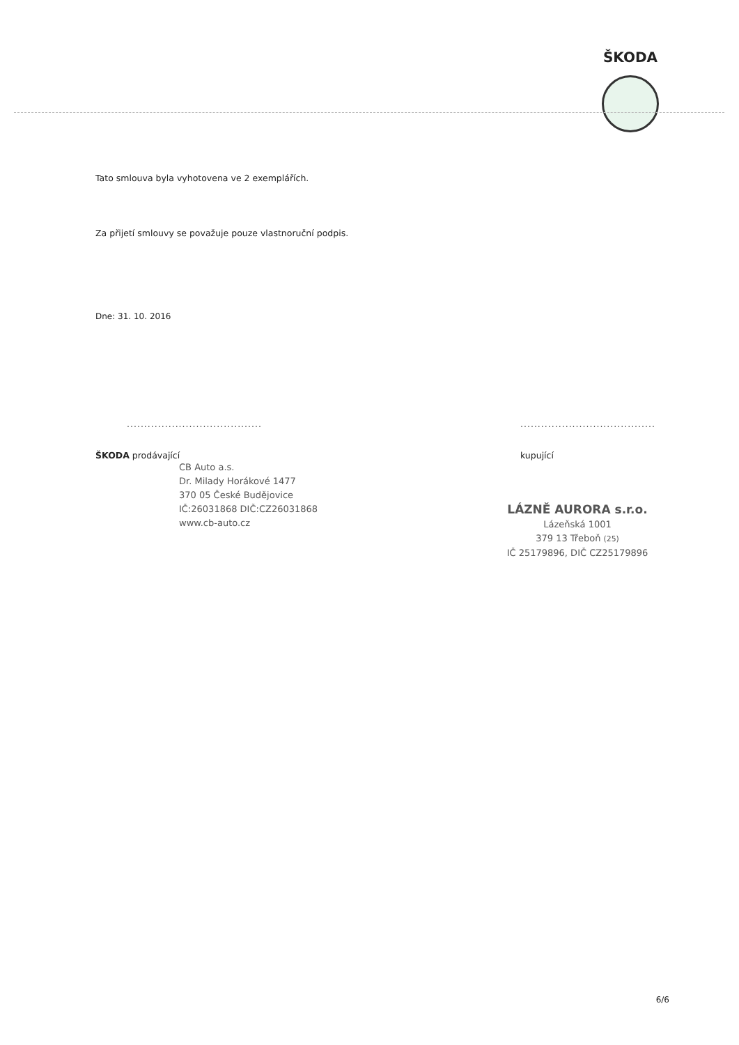ŠKODA
Tato smlouva byla vyhotovena ve 2 exemplářích.
Za přijetí smlouvy se považuje pouze vlastnoruční podpis.
Dne: 31. 10. 2016
.......................................
ŠKODA prodávající
CB Auto a.s.
Dr. Milady Horákové 1477
370 05 České Budějovice
IČ:26031868 DIČ:CZ26031868
www.cb-auto.cz
.......................................
kupující
LÁZNĚ AURORA s.r.o.
Lázeňská 1001
379 13 Třeboň (25)
IČ 25179896, DIČ CZ25179896
6/6